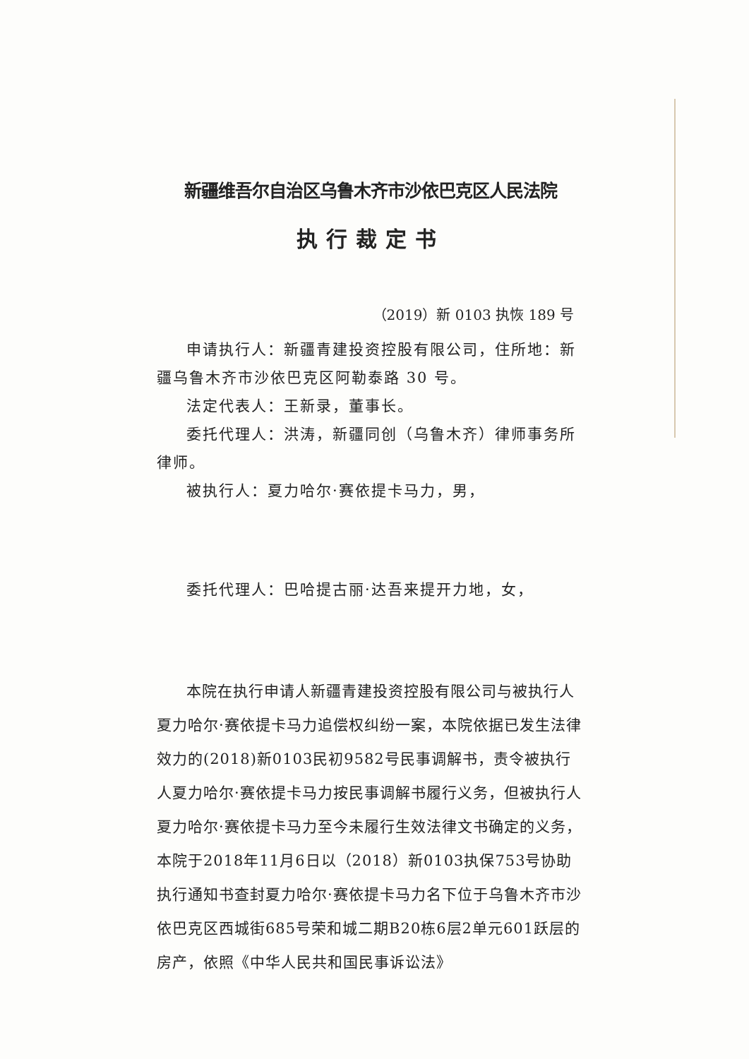新疆维吾尔自治区乌鲁木齐市沙依巴克区人民法院
执行裁定书
（2019）新 0103 执恢 189 号
申请执行人：新疆青建投资控股有限公司，住所地：新疆乌鲁木齐市沙依巴克区阿勒泰路 30 号。
法定代表人：王新录，董事长。
委托代理人：洪涛，新疆同创（乌鲁木齐）律师事务所律师。
被执行人：夏力哈尔·赛依提卡马力，男，
委托代理人：巴哈提古丽·达吾来提开力地，女，
本院在执行申请人新疆青建投资控股有限公司与被执行人夏力哈尔·赛依提卡马力追偿权纠纷一案，本院依据已发生法律效力的(2018)新0103民初9582号民事调解书，责令被执行人夏力哈尔·赛依提卡马力按民事调解书履行义务，但被执行人夏力哈尔·赛依提卡马力至今未履行生效法律文书确定的义务，本院于2018年11月6日以（2018）新0103执保753号协助执行通知书查封夏力哈尔·赛依提卡马力名下位于乌鲁木齐市沙依巴克区西城街685号荣和城二期B20栋6层2单元601跃层的房产，依照《中华人民共和国民事诉讼法》